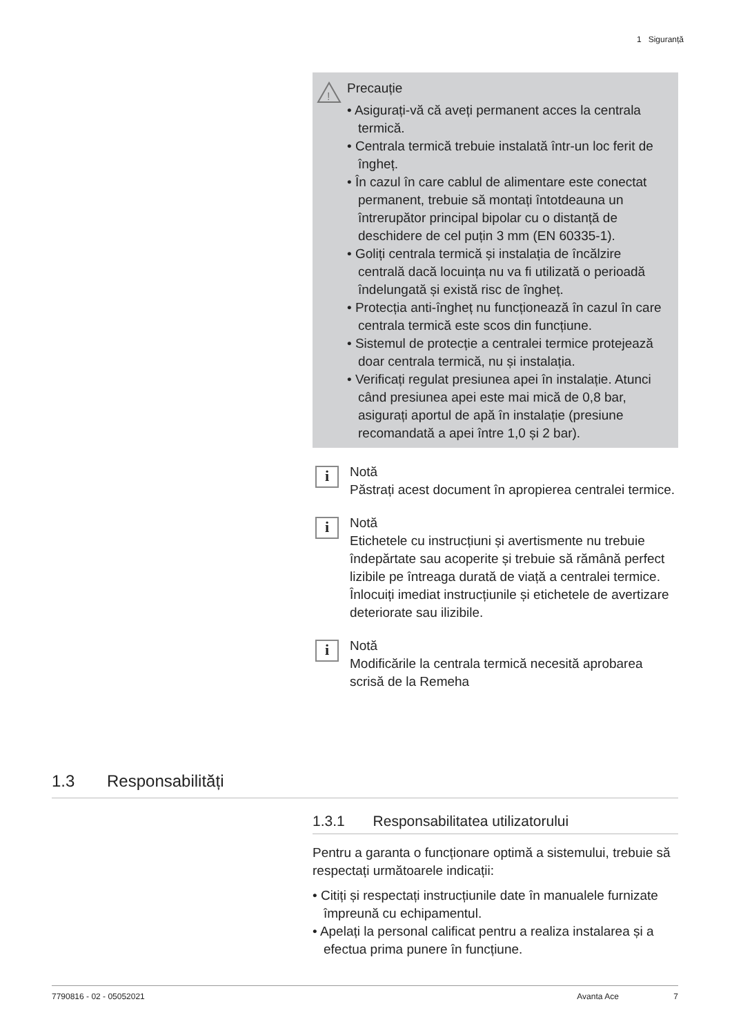1 Siguranță
!
Precauție
• Asigurați-vă că aveți permanent acces la centrala termică.
• Centrala termică trebuie instalată într-un loc ferit de îngheț.
• În cazul în care cablul de alimentare este conectat permanent, trebuie să montați întotdeauna un întrerupător principal bipolar cu o distanță de deschidere de cel puțin 3 mm (EN 60335-1).
• Goliți centrala termică și instalația de încălzire centrală dacă locuința nu va fi utilizată o perioadă îndelungată și există risc de îngheț.
• Protecția anti-îngheț nu funcționează în cazul în care centrala termică este scos din funcțiune.
• Sistemul de protecție a centralei termice protejează doar centrala termică, nu și instalația.
• Verificați regulat presiunea apei în instalație. Atunci când presiunea apei este mai mică de 0,8 bar, asigurați aportul de apă în instalație (presiune recomandată a apei între 1,0 și 2 bar).
i
Notă
Păstrați acest document în apropierea centralei termice.
i
Notă
Etichetele cu instrucțiuni și avertismente nu trebuie îndepărtate sau acoperite și trebuie să rămână perfect lizibile pe întreaga durată de viață a centralei termice. Înlocuiți imediat instrucțiunile și etichetele de avertizare deteriorate sau ilizibile.
i
Notă
Modificările la centrala termică necesită aprobarea scrisă de la Remeha
1.3 Responsabilități
1.3.1 Responsabilitatea utilizatorului
Pentru a garanta o funcționare optimă a sistemului, trebuie să respectați următoarele indicații:
• Citiți și respectați instrucțiunile date în manualele furnizate împreună cu echipamentul.
• Apelați la personal calificat pentru a realiza instalarea și a efectua prima punere în funcțiune.
7790816 - 02 - 05052021 Avanta Ace 7